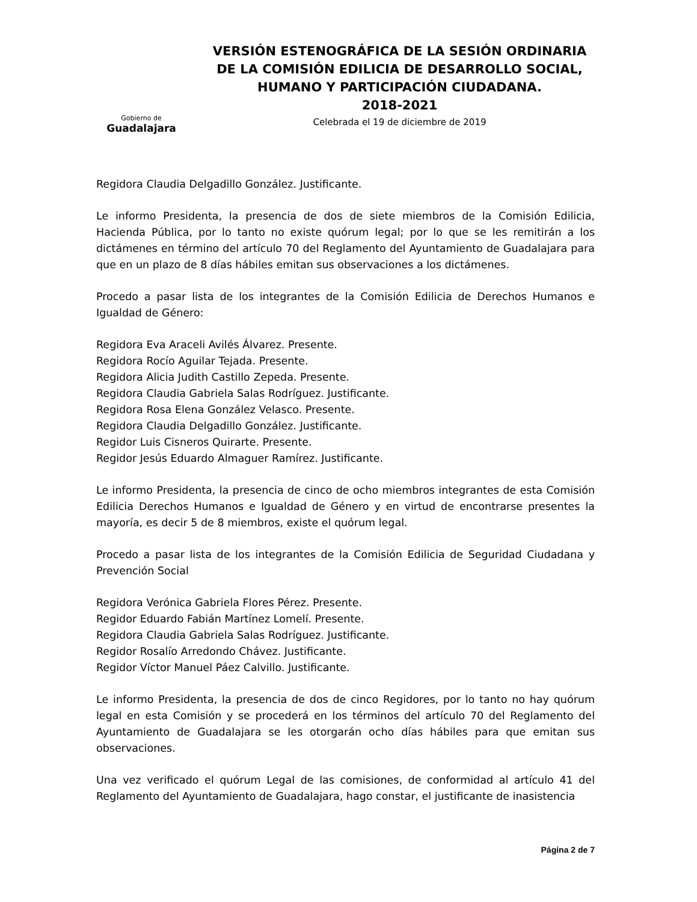Gobierno de
Guadalajara
VERSIÓN ESTENOGRÁFICA DE LA SESIÓN ORDINARIA DE LA COMISIÓN EDILICIA DE DESARROLLO SOCIAL, HUMANO Y PARTICIPACIÓN CIUDADANA.
2018-2021
Celebrada el 19 de diciembre de 2019
Regidora Claudia Delgadillo González. Justificante.
Le informo Presidenta, la presencia de dos de siete miembros de la Comisión Edilicia, Hacienda Pública, por lo tanto no existe quórum legal; por lo que se les remitirán a los dictámenes en término del artículo 70 del Reglamento del Ayuntamiento de Guadalajara para que en un plazo de 8 días hábiles emitan sus observaciones a los dictámenes.
Procedo a pasar lista de los integrantes de la Comisión Edilicia de Derechos Humanos e Igualdad de Género:
Regidora Eva Araceli Avilés Álvarez. Presente.
Regidora Rocío Aguilar Tejada. Presente.
Regidora Alicia Judith Castillo Zepeda. Presente.
Regidora Claudia Gabriela Salas Rodríguez. Justificante.
Regidora Rosa Elena González Velasco. Presente.
Regidora Claudia Delgadillo González. Justificante.
Regidor Luis Cisneros Quirarte. Presente.
Regidor Jesús Eduardo Almaguer Ramírez. Justificante.
Le informo Presidenta, la presencia de cinco de ocho miembros integrantes de esta Comisión Edilicia Derechos Humanos e Igualdad de Género y en virtud de encontrarse presentes la mayoría, es decir 5 de 8 miembros, existe el quórum legal.
Procedo a pasar lista de los integrantes de la Comisión Edilicia de Seguridad Ciudadana y Prevención Social
Regidora Verónica Gabriela Flores Pérez. Presente.
Regidor Eduardo Fabián Martínez Lomelí. Presente.
Regidora Claudia Gabriela Salas Rodríguez. Justificante.
Regidor Rosalío Arredondo Chávez. Justificante.
Regidor Víctor Manuel Páez Calvillo. Justificante.
Le informo Presidenta, la presencia de dos de cinco Regidores, por lo tanto no hay quórum legal en esta Comisión y se procederá en los términos del artículo 70 del Reglamento del Ayuntamiento de Guadalajara se les otorgarán ocho días hábiles para que emitan sus observaciones.
Una vez verificado el quórum Legal de las comisiones, de conformidad al artículo 41 del Reglamento del Ayuntamiento de Guadalajara, hago constar, el justificante de inasistencia
Página 2 de 7